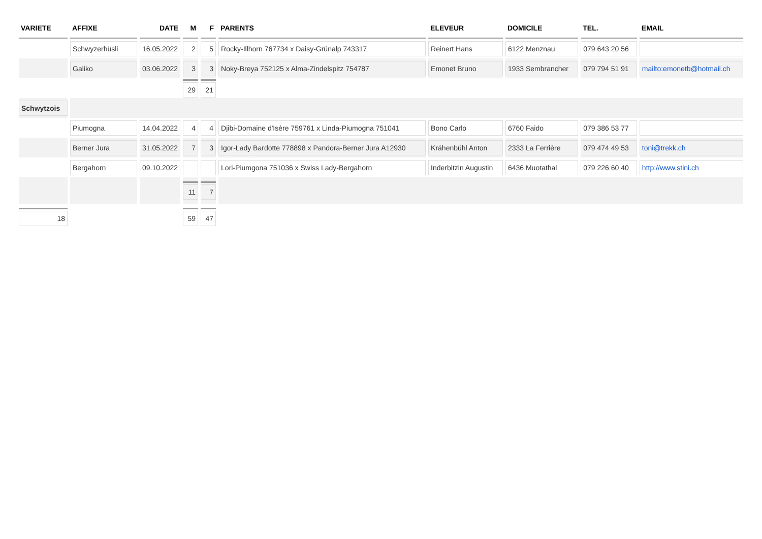| VARIETE | AFFIXE | DATE | M | F | PARENTS | ELEVEUR | DOMICILE | TEL. | EMAIL |
| --- | --- | --- | --- | --- | --- | --- | --- | --- | --- |
| | Schwyzerhüsli | 16.05.2022 | 2 | 5 | Rocky-Illhorn 767734 x Daisy-Grünalp 743317 | Reinert Hans | 6122 Menznau | 079 643 20 56 | |
| | Galiko | 03.06.2022 | 3 | 3 | Noky-Breya 752125 x Alma-Zindelspitz 754787 | Emonet Bruno | 1933 Sembrancher | 079 794 51 91 | mailto:emonetb@hotmail.ch |
| | | | 29 | 21 | | | | | |
| Schwytzois | | | | | | | | | |
| | Piumogna | 14.04.2022 | 4 | 4 | Djibi-Domaine d'Isère 759761 x Linda-Piumogna 751041 | Bono Carlo | 6760 Faido | 079 386 53 77 | |
| | Berner Jura | 31.05.2022 | 7 | 3 | Igor-Lady Bardotte 778898 x Pandora-Berner Jura A12930 | Krähenbühl Anton | 2333 La Ferrière | 079 474 49 53 | toni@trekk.ch |
| | Bergahorn | 09.10.2022 | | | Lori-Piumgona 751036 x Swiss Lady-Bergahorn | Inderbitzin Augustin | 6436 Muotathal | 079 226 60 40 | http://www.stini.ch |
| | | | 11 | 7 | | | | | |
| 18 | | | 59 | 47 | | | | | |